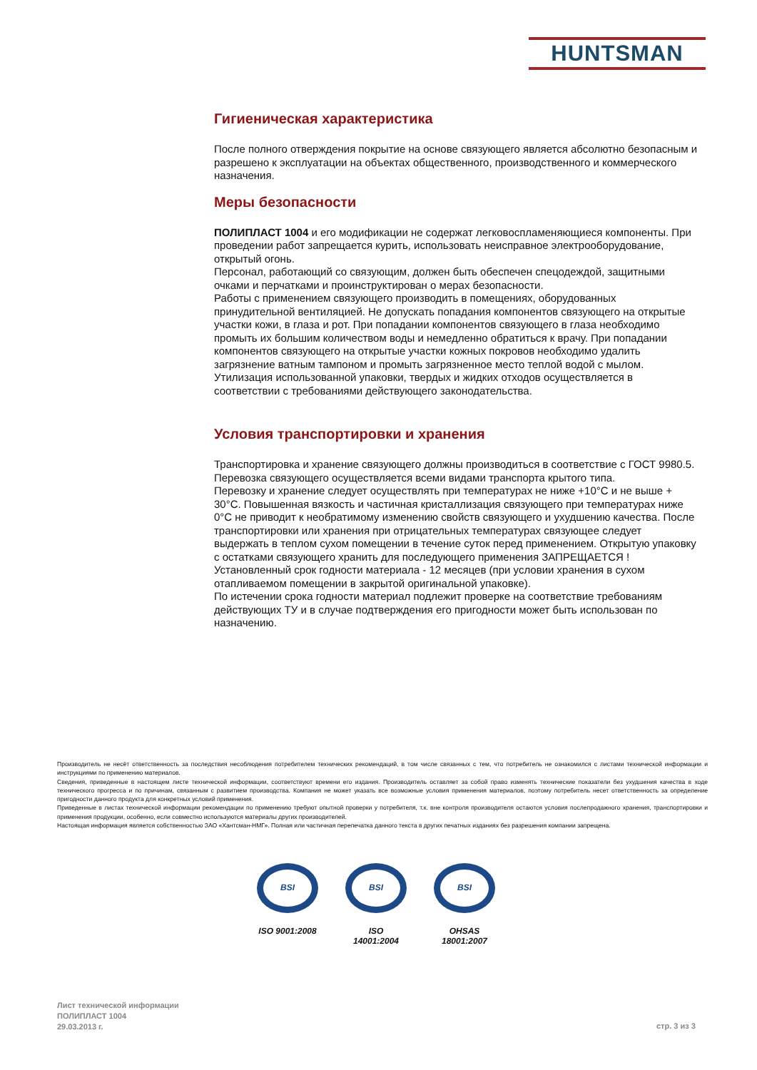HUNTSMAN
Гигиеническая характеристика
После полного отверждения покрытие на основе связующего является абсолютно безопасным и разрешено к эксплуатации на объектах общественного, производственного и коммерческого назначения.
Меры безопасности
ПОЛИПЛАСТ 1004 и его модификации не содержат легковоспламеняющиеся компоненты. При проведении работ запрещается курить, использовать неисправное электрооборудование, открытый огонь.
Персонал, работающий со связующим, должен быть обеспечен спецодеждой, защитными очками и перчатками и проинструктирован о мерах безопасности.
Работы с применением связующего производить в помещениях, оборудованных принудительной вентиляцией. Не допускать попадания компонентов связующего на открытые участки кожи, в глаза и рот. При попадании компонентов связующего в глаза необходимо промыть их большим количеством воды и немедленно обратиться к врачу. При попадании компонентов связующего на открытые участки кожных покровов необходимо удалить загрязнение ватным тампоном и промыть загрязненное место теплой водой с мылом.
Утилизация использованной упаковки, твердых и жидких отходов осуществляется в соответствии с требованиями действующего законодательства.
Условия транспортировки и хранения
Транспортировка и хранение связующего должны производиться в соответствие с ГОСТ 9980.5.
Перевозка связующего осуществляется всеми видами транспорта крытого типа.
Перевозку и хранение следует осуществлять при температурах не ниже +10°С и не выше + 30°С. Повышенная вязкость и частичная кристаллизация связующего при температурах ниже 0°С не приводит к необратимому изменению свойств связующего и ухудшению качества. После транспортировки или хранения при отрицательных температурах связующее следует выдержать в теплом сухом помещении в течение суток перед применением. Открытую упаковку с остатками связующего хранить для последующего применения ЗАПРЕЩАЕТСЯ !
Установленный срок годности материала - 12 месяцев (при условии хранения в сухом отапливаемом помещении в закрытой оригинальной упаковке).
По истечении срока годности материал подлежит проверке на соответствие требованиям действующих ТУ и в случае подтверждения его пригодности может быть использован по назначению.
Производитель не несёт ответственность за последствия несоблюдения потребителем технических рекомендаций, в том числе связанных с тем, что потребитель не ознакомился с листами технической информации и инструкциями по применению материалов.
Сведения, приведенные в настоящем листе технической информации, соответствуют времени его издания. Производитель оставляет за собой право изменять технические показатели без ухудшения качества в ходе технического прогресса и по причинам, связанным с развитием производства. Компания не может указать все возможные условия применения материалов, поэтому потребитель несет ответственность за определение пригодности данного продукта для конкретных условий применения.
Приведенные в листах технической информации рекомендации по применению требуют опытной проверки у потребителя, т.к. вне контроля производителя остаются условия послепродажного хранения, транспортировки и применения продукции, особенно, если совместно используются материалы других производителей.
Настоящая информация является собственностью ЗАО «Хантсман-НМГ». Полная или частичная перепечатка данного текста в других печатных изданиях без разрешения компании запрещена.
BSI
ISO 9001:2008
BSI
ISO 14001:2004
BSI
OHSAS 18001:2007
Лист технической информации
ПОЛИПЛАСТ 1004
29.03.2013 г.
стр. 3 из 3